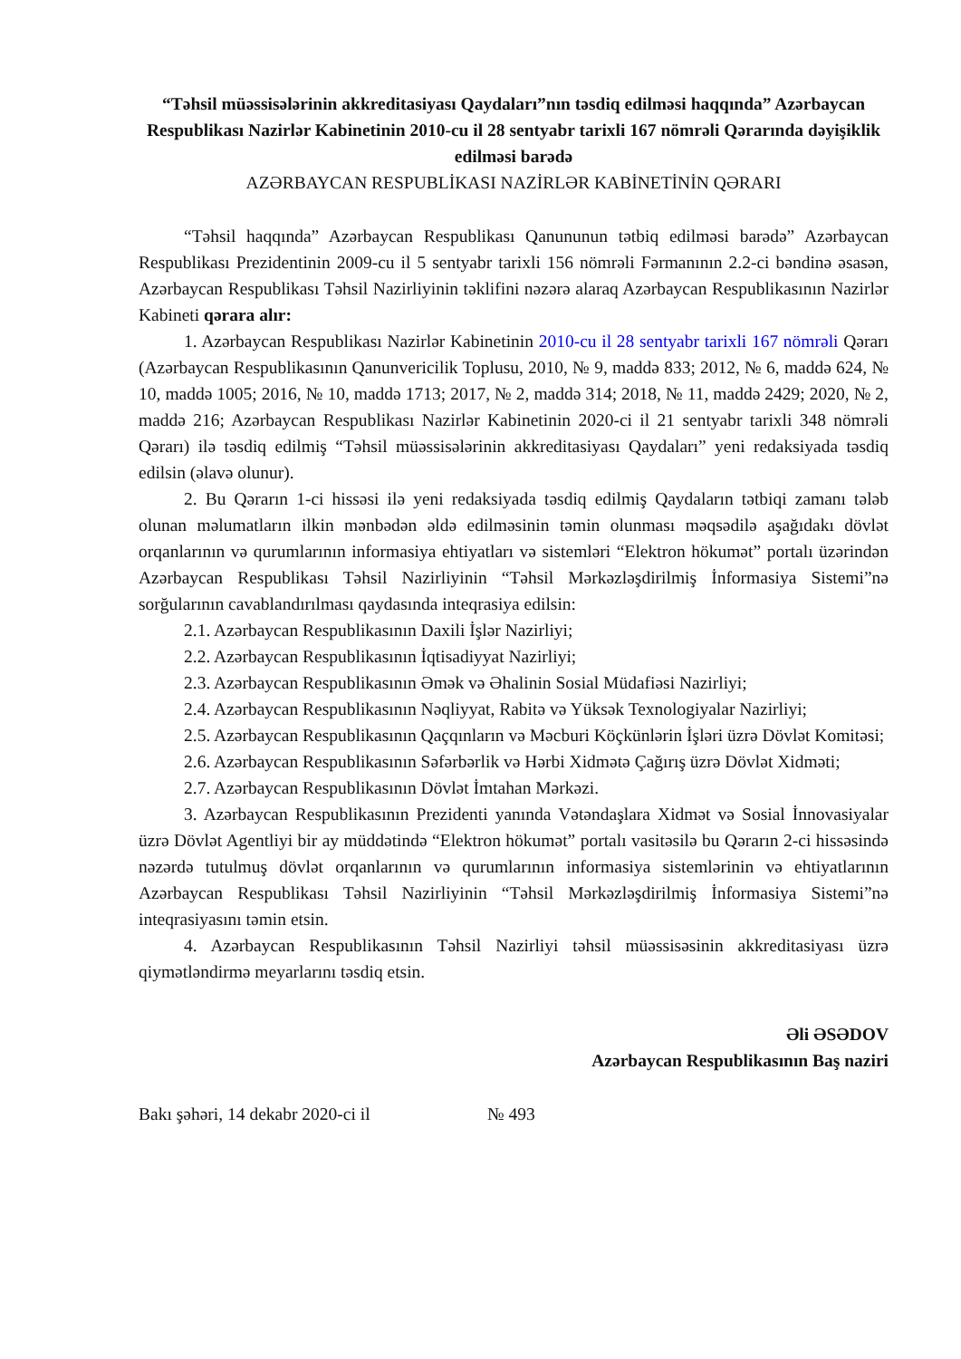“Təhsil müəssisələrinin akkreditasiyası Qaydaları”nın təsdiq edilməsi haqqında” Azərbaycan Respublikası Nazirlər Kabinetinin 2010-cu il 28 sentyabr tarixli 167 nömrəli Qərarında dəyişiklik edilməsi barədə
AZƏRBAYCAN RESPUBLİKASI NAZİRLƏR KABİNETİNİN QƏRARI
“Təhsil haqqında” Azərbaycan Respublikası Qanununun tətbiq edilməsi barədə” Azərbaycan Respublikası Prezidentinin 2009-cu il 5 sentyabr tarixli 156 nömrəli Fərmanının 2.2-ci bəndinə əsasən, Azərbaycan Respublikası Təhsil Nazirliyinin təklifini nəzərə alaraq Azərbaycan Respublikasının Nazirlər Kabineti qərara alır:
1. Azərbaycan Respublikası Nazirlər Kabinetinin 2010-cu il 28 sentyabr tarixli 167 nömrəli Qərarı (Azərbaycan Respublikasının Qanunvericilik Toplusu, 2010, № 9, maddə 833; 2012, № 6, maddə 624, № 10, maddə 1005; 2016, № 10, maddə 1713; 2017, № 2, maddə 314; 2018, № 11, maddə 2429; 2020, № 2, maddə 216; Azərbaycan Respublikası Nazirlər Kabinetinin 2020-ci il 21 sentyabr tarixli 348 nömrəli Qərarı) ilə təsdiq edilmiş “Təhsil müəssisələrinin akkreditasiyası Qaydaları” yeni redaksiyada təsdiq edilsin (əlavə olunur).
2. Bu Qərarın 1-ci hissəsi ilə yeni redaksiyada təsdiq edilmiş Qaydaların tətbiqi zamanı tələb olunan məlumatların ilkin mənbədən əldə edilməsinin təmin olunması məqsədilə aşağıdakı dövlət orqanlarının və qurumlarının informasiya ehtiyatları və sistemləri “Elektron hökumət” portalı üzərindən Azərbaycan Respublikası Təhsil Nazirliyinin “Təhsil Mərkəzləşdirilmiş İnformasiya Sistemi”nə sorğularının cavablandırılması qaydasında inteqrasiya edilsin:
2.1. Azərbaycan Respublikasının Daxili İşlər Nazirliyi;
2.2. Azərbaycan Respublikasının İqtisadiyyat Nazirliyi;
2.3. Azərbaycan Respublikasının Əmək və Əhalinin Sosial Müdafiəsi Nazirliyi;
2.4. Azərbaycan Respublikasının Nəqliyyat, Rabitə və Yüksək Texnologiyalar Nazirliyi;
2.5. Azərbaycan Respublikasının Qaçqınların və Məcburi Köçkünlərin İşləri üzrə Dövlət Komitəsi;
2.6. Azərbaycan Respublikasının Səfərbərlik və Hərbi Xidmətə Çağırış üzrə Dövlət Xidməti;
2.7. Azərbaycan Respublikasının Dövlət İmtahan Mərkəzi.
3. Azərbaycan Respublikasının Prezidenti yanında Vətəndaşlara Xidmət və Sosial İnnovasiyalar üzrə Dövlət Agentliyi bir ay müddətində “Elektron hökumət” portalı vasitəsilə bu Qərarın 2-ci hissəsində nəzərdə tutulmuş dövlət orqanlarının və qurumlarının informasiya sistemlərinin və ehtiyatlarının Azərbaycan Respublikası Təhsil Nazirliyinin “Təhsil Mərkəzləşdirilmiş İnformasiya Sistemi”nə inteqrasiyasını təmin etsin.
4. Azərbaycan Respublikasının Təhsil Nazirliyi təhsil müəssisəsinin akkreditasiyası üzrə qiymətləndirmə meyarlarını təsdiq etsin.
Əli ƏSƏDOV
Azərbaycan Respublikasının Baş naziri
Bakı şəhəri, 14 dekabr 2020-ci il № 493